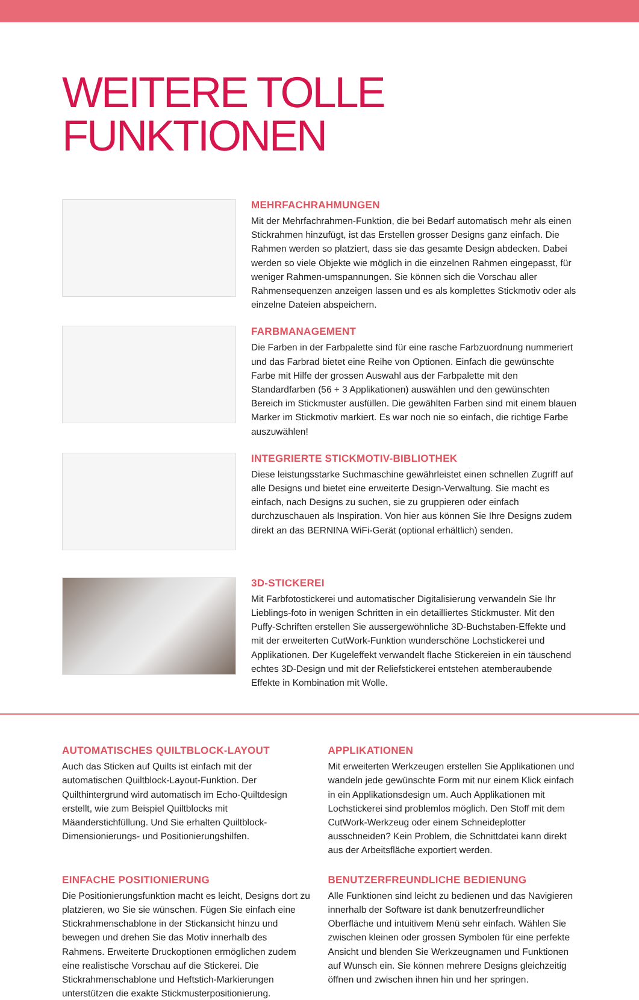WEITERE TOLLE FUNKTIONEN
MEHRFACHRAHMUNGEN
Mit der Mehrfachrahmen-Funktion, die bei Bedarf automatisch mehr als einen Stickrahmen hinzufügt, ist das Erstellen grosser Designs ganz einfach. Die Rahmen werden so platziert, dass sie das gesamte Design abdecken. Dabei werden so viele Objekte wie möglich in die einzelnen Rahmen eingepasst, für weniger Rahmen-umspannungen. Sie können sich die Vorschau aller Rahmensequenzen anzeigen lassen und es als komplettes Stickmotiv oder als einzelne Dateien abspeichern.
FARBMANAGEMENT
Die Farben in der Farbpalette sind für eine rasche Farbzuordnung nummeriert und das Farbrad bietet eine Reihe von Optionen. Einfach die gewünschte Farbe mit Hilfe der grossen Auswahl aus der Farbpalette mit den Standardfarben (56 + 3 Applikationen) auswählen und den gewünschten Bereich im Stickmuster ausfüllen. Die gewählten Farben sind mit einem blauen Marker im Stickmotiv markiert. Es war noch nie so einfach, die richtige Farbe auszuwählen!
INTEGRIERTE STICKMOTIV-BIBLIOTHEK
Diese leistungsstarke Suchmaschine gewährleistet einen schnellen Zugriff auf alle Designs und bietet eine erweiterte Design-Verwaltung. Sie macht es einfach, nach Designs zu suchen, sie zu gruppieren oder einfach durchzuschauen als Inspiration. Von hier aus können Sie Ihre Designs zudem direkt an das BERNINA WiFi-Gerät (optional erhältlich) senden.
3D-STICKEREI
Mit Farbfotostickerei und automatischer Digitalisierung verwandeln Sie Ihr Lieblings-foto in wenigen Schritten in ein detailliertes Stickmuster. Mit den Puffy-Schriften erstellen Sie aussergewöhnliche 3D-Buchstaben-Effekte und mit der erweiterten CutWork-Funktion wunderschöne Lochstickerei und Applikationen. Der Kugeleffekt verwandelt flache Stickereien in ein täuschend echtes 3D-Design und mit der Reliefstickerei entstehen atemberaubende Effekte in Kombination mit Wolle.
AUTOMATISCHES QUILTBLOCK-LAYOUT
Auch das Sticken auf Quilts ist einfach mit der automatischen Quiltblock-Layout-Funktion. Der Quilthintergrund wird automatisch im Echo-Quiltdesign erstellt, wie zum Beispiel Quiltblocks mit Mäanderstichfüllung. Und Sie erhalten Quiltblock-Dimensionierungs- und Positionierungshilfen.
APPLIKATIONEN
Mit erweiterten Werkzeugen erstellen Sie Applikationen und wandeln jede gewünschte Form mit nur einem Klick einfach in ein Applikationsdesign um. Auch Applikationen mit Lochstickerei sind problemlos möglich. Den Stoff mit dem CutWork-Werkzeug oder einem Schneideplotter ausschneiden? Kein Problem, die Schnittdatei kann direkt aus der Arbeitsfläche exportiert werden.
EINFACHE POSITIONIERUNG
Die Positionierungsfunktion macht es leicht, Designs dort zu platzieren, wo Sie sie wünschen. Fügen Sie einfach eine Stickrahmenschablone in der Stickansicht hinzu und bewegen und drehen Sie das Motiv innerhalb des Rahmens. Erweiterte Druckoptionen ermöglichen zudem eine realistische Vorschau auf die Stickerei. Die Stickrahmenschablone und Heftstich-Markierungen unterstützen die exakte Stickmusterpositionierung.
BENUTZERFREUNDLICHE BEDIENUNG
Alle Funktionen sind leicht zu bedienen und das Navigieren innerhalb der Software ist dank benutzerfreundlicher Oberfläche und intuitivem Menü sehr einfach. Wählen Sie zwischen kleinen oder grossen Symbolen für eine perfekte Ansicht und blenden Sie Werkzeugnamen und Funktionen auf Wunsch ein. Sie können mehrere Designs gleichzeitig öffnen und zwischen ihnen hin und her springen.